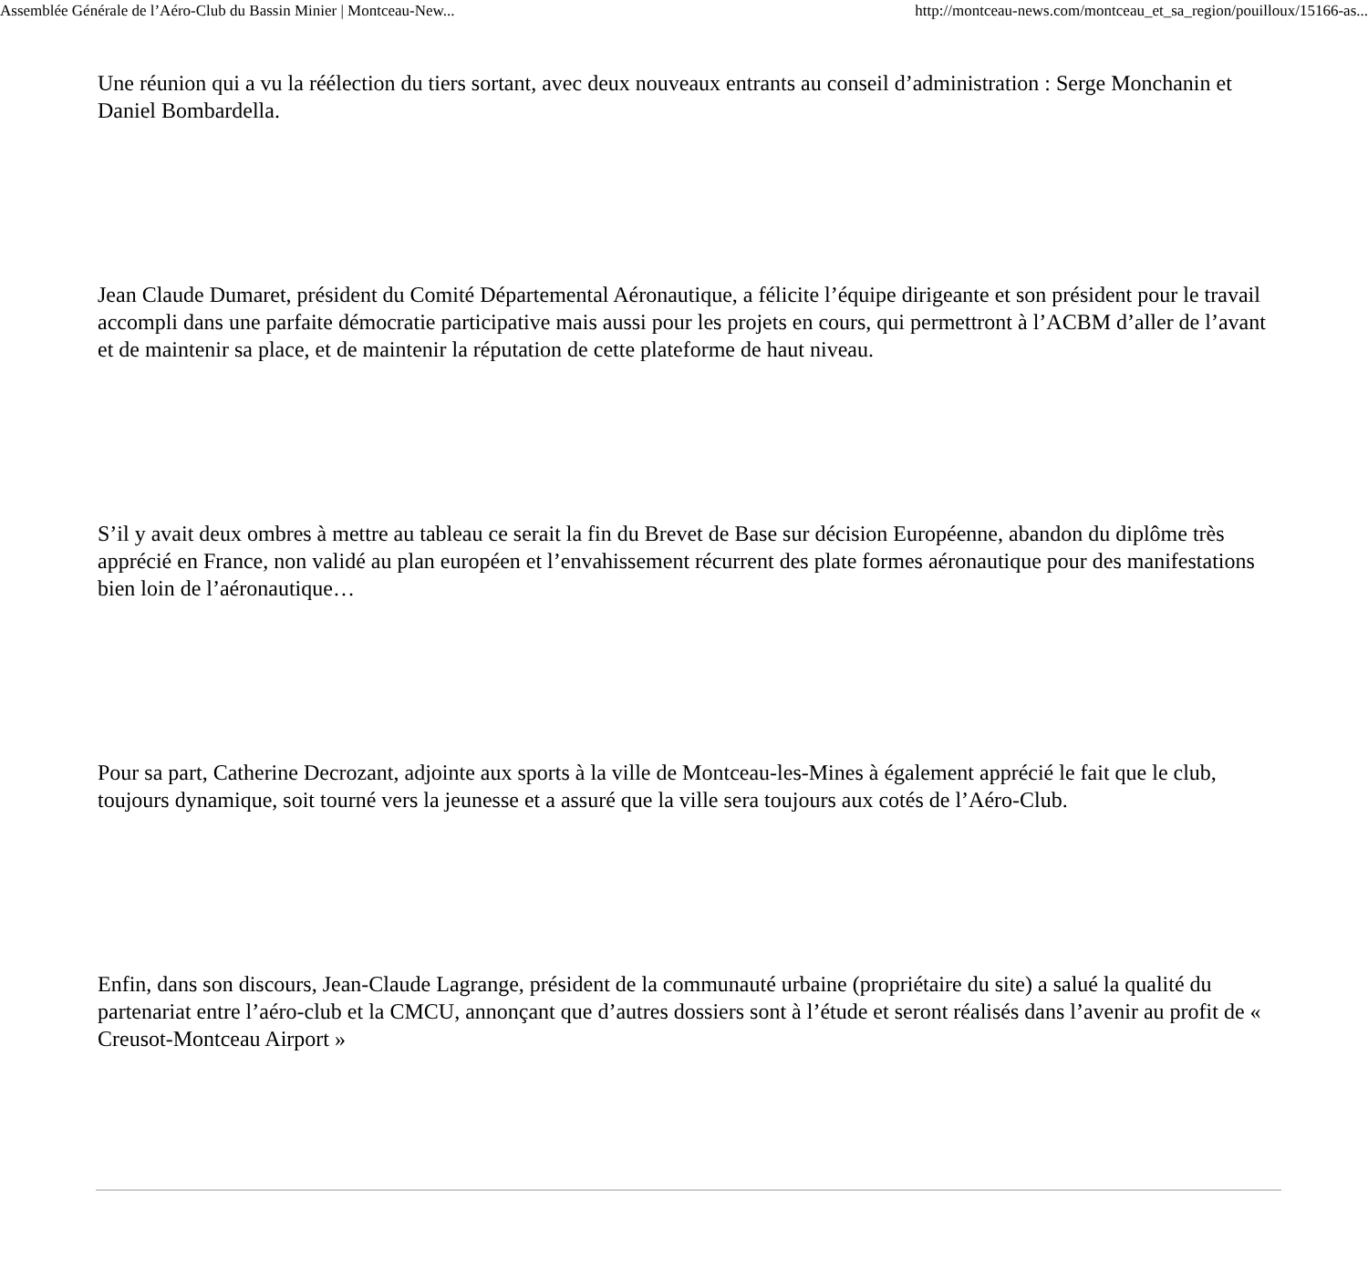Assemblée Générale de l’Aéro-Club du Bassin Minier | Montceau-New... http://montceau-news.com/montceau_et_sa_region/pouilloux/15166-as...
Une réunion qui a vu la réélection du tiers sortant, avec deux nouveaux entrants au conseil d’administration : Serge Monchanin et Daniel Bombardella.
Jean Claude Dumaret, président du Comité Départemental Aéronautique, a félicite l’équipe dirigeante et son président pour le travail accompli dans une parfaite démocratie participative mais aussi pour les projets en cours, qui permettront à l’ACBM d’aller de l’avant et de maintenir sa place, et de maintenir la réputation de cette plateforme de haut niveau.
S’il y avait deux ombres à mettre au tableau ce serait la fin du Brevet de Base sur décision Européenne, abandon du diplôme très apprécié en France, non validé au plan européen et l’envahissement récurrent des plate formes aéronautique pour des manifestations bien loin de l’aéronautique…
Pour sa part, Catherine Decrozant, adjointe aux sports à la ville de Montceau-les-Mines à également apprécié le fait que le club, toujours dynamique, soit tourné vers la jeunesse et a assuré que la ville sera toujours aux cotés de l’Aéro-Club.
Enfin, dans son discours, Jean-Claude Lagrange, président de la communauté urbaine (propriétaire du site) a salué la qualité du partenariat entre l’aéro-club et la CMCU, annonçant que d’autres dossiers sont à l’étude et seront réalisés dans l’avenir au profit de « Creusot-Montceau Airport »